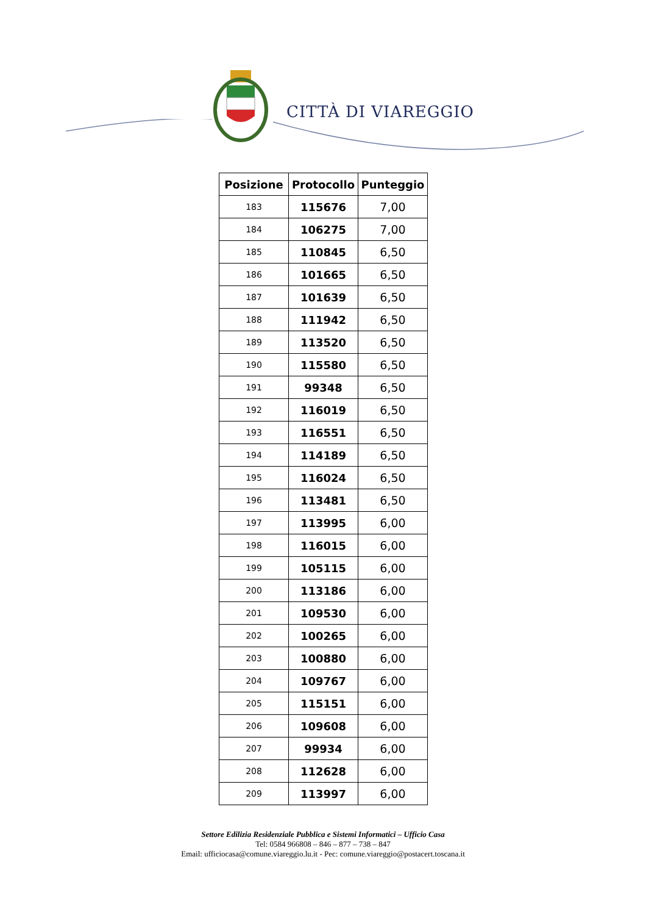CITTÀ DI VIAREGGIO
| Posizione | Protocollo | Punteggio |
| --- | --- | --- |
| 183 | 115676 | 7,00 |
| 184 | 106275 | 7,00 |
| 185 | 110845 | 6,50 |
| 186 | 101665 | 6,50 |
| 187 | 101639 | 6,50 |
| 188 | 111942 | 6,50 |
| 189 | 113520 | 6,50 |
| 190 | 115580 | 6,50 |
| 191 | 99348 | 6,50 |
| 192 | 116019 | 6,50 |
| 193 | 116551 | 6,50 |
| 194 | 114189 | 6,50 |
| 195 | 116024 | 6,50 |
| 196 | 113481 | 6,50 |
| 197 | 113995 | 6,00 |
| 198 | 116015 | 6,00 |
| 199 | 105115 | 6,00 |
| 200 | 113186 | 6,00 |
| 201 | 109530 | 6,00 |
| 202 | 100265 | 6,00 |
| 203 | 100880 | 6,00 |
| 204 | 109767 | 6,00 |
| 205 | 115151 | 6,00 |
| 206 | 109608 | 6,00 |
| 207 | 99934 | 6,00 |
| 208 | 112628 | 6,00 |
| 209 | 113997 | 6,00 |
Settore Edilizia Residenziale Pubblica e Sistemi Informatici – Ufficio Casa
Tel: 0584 966808 – 846 – 877 – 738 – 847
Email: ufficiocasa@comune.viareggio.lu.it - Pec: comune.viareggio@postacert.toscana.it